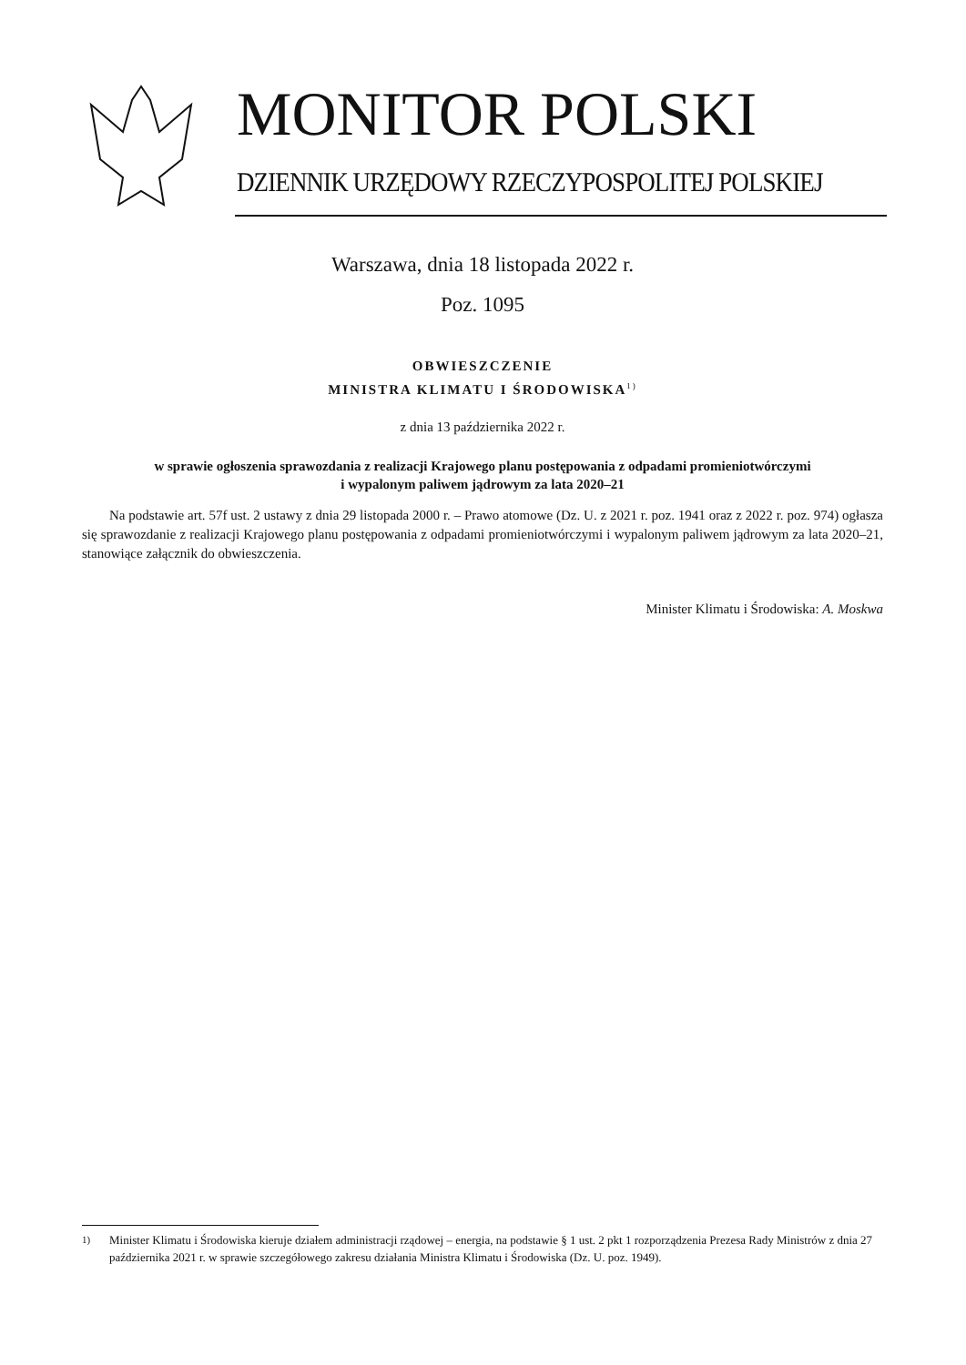MONITOR POLSKI
DZIENNIK URZĘDOWY RZECZYPOSPOLITEJ POLSKIEJ
Warszawa, dnia 18 listopada 2022 r.
Poz. 1095
OBWIESZCZENIE
MINISTRA KLIMATU I ŚRODOWISKA<sup>1)</sup>
z dnia 13 października 2022 r.
w sprawie ogłoszenia sprawozdania z realizacji Krajowego planu postępowania z odpadami promieniotwórczymi
i wypalonym paliwem jądrowym za lata 2020–21
Na podstawie art. 57f ust. 2 ustawy z dnia 29 listopada 2000 r. – Prawo atomowe (Dz. U. z 2021 r. poz. 1941 oraz z 2022 r. poz. 974) ogłasza się sprawozdanie z realizacji Krajowego planu postępowania z odpadami promieniotwórczymi i wypalonym paliwem jądrowym za lata 2020–21, stanowiące załącznik do obwieszczenia.
Minister Klimatu i Środowiska: A. Moskwa
<sup>1)</sup> Minister Klimatu i Środowiska kieruje działem administracji rządowej – energia, na podstawie § 1 ust. 2 pkt 1 rozporządzenia Prezesa Rady Ministrów z dnia 27 października 2021 r. w sprawie szczegółowego zakresu działania Ministra Klimatu i Środowiska (Dz. U. poz. 1949).